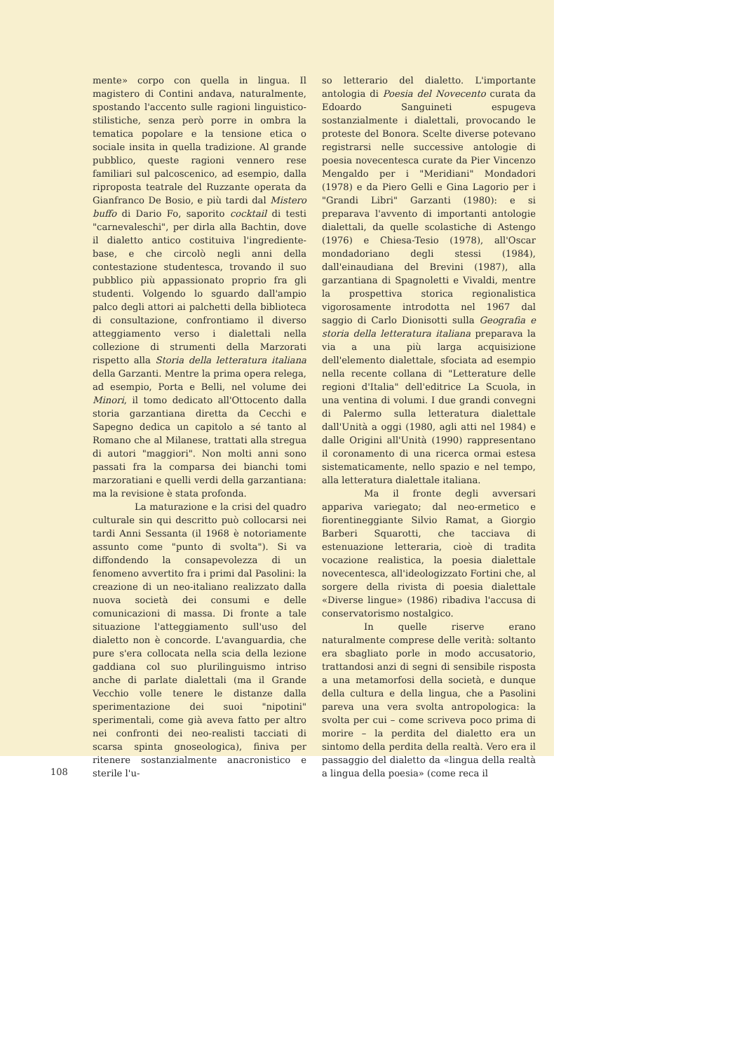108
mente» corpo con quella in lingua. Il magistero di Contini andava, naturalmente, spostando l'accento sulle ragioni linguistico-stilistiche, senza però porre in ombra la tematica popolare e la tensione etica o sociale insita in quella tradizione. Al grande pubblico, queste ragioni vennero rese familiari sul palcoscenico, ad esempio, dalla riproposta teatrale del Ruzzante operata da Gianfranco De Bosio, e più tardi dal Mistero buffo di Dario Fo, saporito cocktail di testi "carnevaleschi", per dirla alla Bachtin, dove il dialetto antico costituiva l'ingrediente-base, e che circolò negli anni della contestazione studentesca, trovando il suo pubblico più appassionato proprio fra gli studenti. Volgendo lo sguardo dall'ampio palco degli attori ai palchetti della biblioteca di consultazione, confrontiamo il diverso atteggiamento verso i dialettali nella collezione di strumenti della Marzorati rispetto alla Storia della letteratura italiana della Garzanti. Mentre la prima opera relega, ad esempio, Porta e Belli, nel volume dei Minori, il tomo dedicato all'Ottocento dalla storia garzantiana diretta da Cecchi e Sapegno dedica un capitolo a sé tanto al Romano che al Milanese, trattati alla stregua di autori "maggiori". Non molti anni sono passati fra la comparsa dei bianchi tomi marzoratiani e quelli verdi della garzantiana: ma la revisione è stata profonda.
La maturazione e la crisi del quadro culturale sin qui descritto può collocarsi nei tardi Anni Sessanta (il 1968 è notoriamente assunto come "punto di svolta"). Si va diffondendo la consapevolezza di un fenomeno avvertito fra i primi dal Pasolini: la creazione di un neo-italiano realizzato dalla nuova società dei consumi e delle comunicazioni di massa. Di fronte a tale situazione l'atteggiamento sull'uso del dialetto non è concorde. L'avanguardia, che pure s'era collocata nella scia della lezione gaddiana col suo plurilinguismo intriso anche di parlate dialettali (ma il Grande Vecchio volle tenere le distanze dalla sperimentazione dei suoi "nipotini" sperimentali, come già aveva fatto per altro nei confronti dei neo-realisti tacciati di scarsa spinta gnoseologica), finiva per ritenere sostanzialmente anacronistico e sterile l'u-
so letterario del dialetto. L'importante antologia di Poesia del Novecento curata da Edoardo Sanguineti espugeva sostanzialmente i dialettali, provocando le proteste del Bonora. Scelte diverse potevano registrarsi nelle successive antologie di poesia novecentesca curate da Pier Vincenzo Mengaldo per i "Meridiani" Mondadori (1978) e da Piero Gelli e Gina Lagorio per i "Grandi Libri" Garzanti (1980): e si preparava l'avvento di importanti antologie dialettali, da quelle scolastiche di Astengo (1976) e Chiesa-Tesio (1978), all'Oscar mondadoriano degli stessi (1984), dall'einaudiana del Brevini (1987), alla garzantiana di Spagnoletti e Vivaldi, mentre la prospettiva storica regionalistica vigorosamente introdotta nel 1967 dal saggio di Carlo Dionisotti sulla Geografia e storia della letteratura italiana preparava la via a una più larga acquisizione dell'elemento dialettale, sfociata ad esempio nella recente collana di "Letterature delle regioni d'Italia" dell'editrice La Scuola, in una ventina di volumi. I due grandi convegni di Palermo sulla letteratura dialettale dall'Unità a oggi (1980, agli atti nel 1984) e dalle Origini all'Unità (1990) rappresentano il coronamento di una ricerca ormai estesa sistematicamente, nello spazio e nel tempo, alla letteratura dialettale italiana.
Ma il fronte degli avversari appariva variegato; dal neo-ermetico e fiorentineggiante Silvio Ramat, a Giorgio Barberi Squarotti, che tacciava di estenuazione letteraria, cioè di tradita vocazione realistica, la poesia dialettale novecentesca, all'ideologizzato Fortini che, al sorgere della rivista di poesia dialettale «Diverse lingue» (1986) ribadiva l'accusa di conservatorismo nostalgico.
In quelle riserve erano naturalmente comprese delle verità: soltanto era sbagliato porle in modo accusatorio, trattandosi anzi di segni di sensibile risposta a una metamorfosi della società, e dunque della cultura e della lingua, che a Pasolini pareva una vera svolta antropologica: la svolta per cui – come scriveva poco prima di morire – la perdita del dialetto era un sintomo della perdita della realtà. Vero era il passaggio del dialetto da «lingua della realtà a lingua della poesia» (come reca il